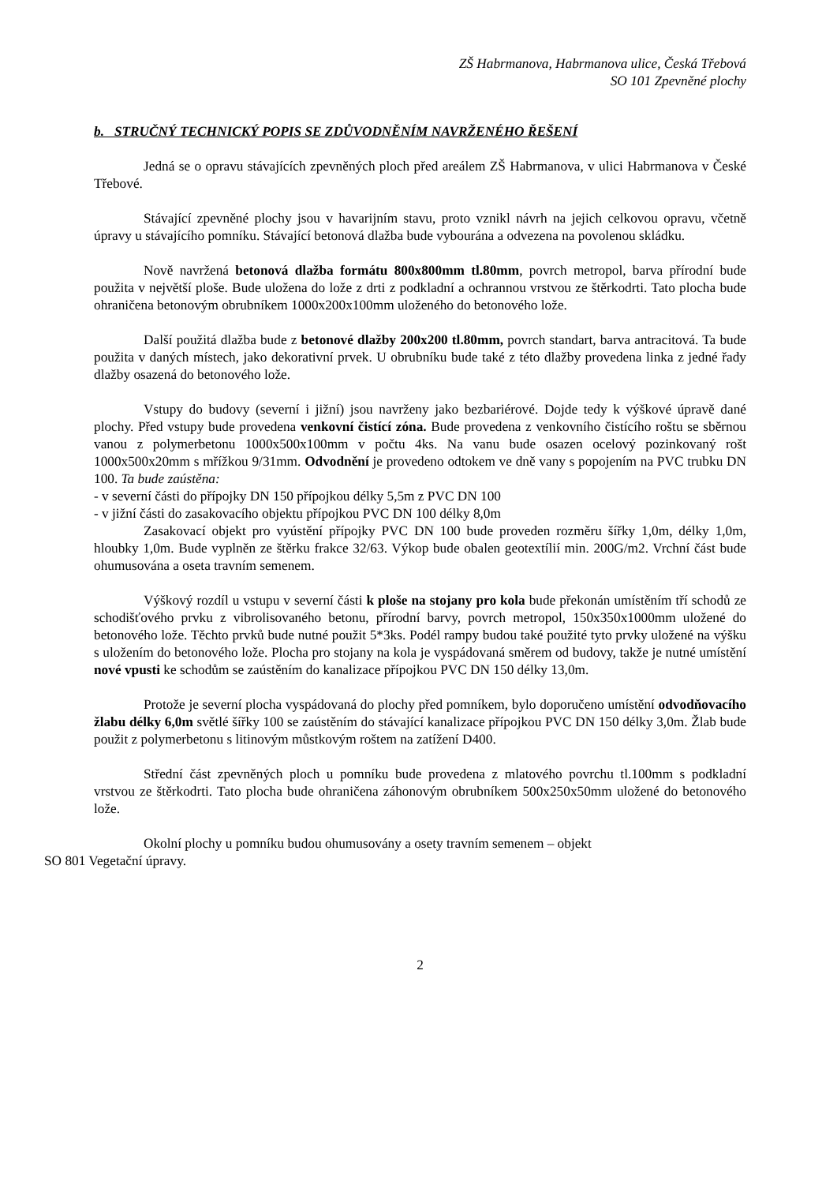ZŠ Habrmanova, Habrmanova ulice, Česká Třebová
SO 101 Zpevněné plochy
b. STRUČNÝ TECHNICKÝ POPIS SE ZDŮVODNĚNÍM NAVRŽENÉHO ŘEŠENÍ
Jedná se o opravu stávajících zpevněných ploch před areálem ZŠ Habrmanova, v ulici Habrmanova v České Třebové.
Stávající zpevněné plochy jsou v havarijním stavu, proto vznikl návrh na jejich celkovou opravu, včetně úpravy u stávajícího pomníku. Stávající betonová dlažba bude vybourána a odvezena na povolenou skládku.
Nově navržená betonová dlažba formátu 800x800mm tl.80mm, povrch metropol, barva přírodní bude použita v největší ploše. Bude uložena do lože z drti z podkladní a ochrannou vrstvou ze štěrkodrti. Tato plocha bude ohraničena betonovým obrubníkem 1000x200x100mm uloženého do betonového lože.
Další použitá dlažba bude z betonové dlažby 200x200 tl.80mm, povrch standart, barva antracitová. Ta bude použita v daných místech, jako dekorativní prvek. U obrubníku bude také z této dlažby provedena linka z jedné řady dlažby osazená do betonového lože.
Vstupy do budovy (severní i jižní) jsou navrženy jako bezbariérové. Dojde tedy k výškové úpravě dané plochy. Před vstupy bude provedena venkovní čistící zóna. Bude provedena z venkovního čistícího roštu se sběrnou vanou z polymerbetonu 1000x500x100mm v počtu 4ks. Na vanu bude osazen ocelový pozinkovaný rošt 1000x500x20mm s mřížkou 9/31mm. Odvodnění je provedeno odtokem ve dně vany s popojením na PVC trubku DN 100. Ta bude zaústěna:
- v severní části do přípojky DN 150 přípojkou délky 5,5m z PVC DN 100
- v jižní části do zasakovacího objektu přípojkou PVC DN 100 délky 8,0m
Zasakovací objekt pro vyústění přípojky PVC DN 100 bude proveden rozměru šířky 1,0m, délky 1,0m, hloubky 1,0m. Bude vyplněn ze štěrku frakce 32/63. Výkop bude obalen geotextílií min. 200G/m2. Vrchní část bude ohumusována a oseta travním semenem.
Výškový rozdíl u vstupu v severní části k ploše na stojany pro kola bude překonán umístěním tří schodů ze schodišťového prvku z vibrolisovaného betonu, přírodní barvy, povrch metropol, 150x350x1000mm uložené do betonového lože. Těchto prvků bude nutné použit 5*3ks. Podél rampy budou také použité tyto prvky uložené na výšku s uložením do betonového lože. Plocha pro stojany na kola je vyspádovaná směrem od budovy, takže je nutné umístění nové vpusti ke schodům se zaústěním do kanalizace přípojkou PVC DN 150 délky 13,0m.
Protože je severní plocha vyspádovaná do plochy před pomníkem, bylo doporučeno umístění odvodňovacího žlabu délky 6,0m světlé šířky 100 se zaústěním do stávající kanalizace přípojkou PVC DN 150 délky 3,0m. Žlab bude použit z polymerbetonu s litinovým můstkovým roštem na zatížení D400.
Střední část zpevněných ploch u pomníku bude provedena z mlatového povrchu tl.100mm s podkladní vrstvou ze štěrkodrti. Tato plocha bude ohraničena záhonovým obrubníkem 500x250x50mm uložené do betonového lože.
Okolní plochy u pomníku budou ohumusovány a osety travním semenem – objekt
SO 801 Vegetační úpravy.
2